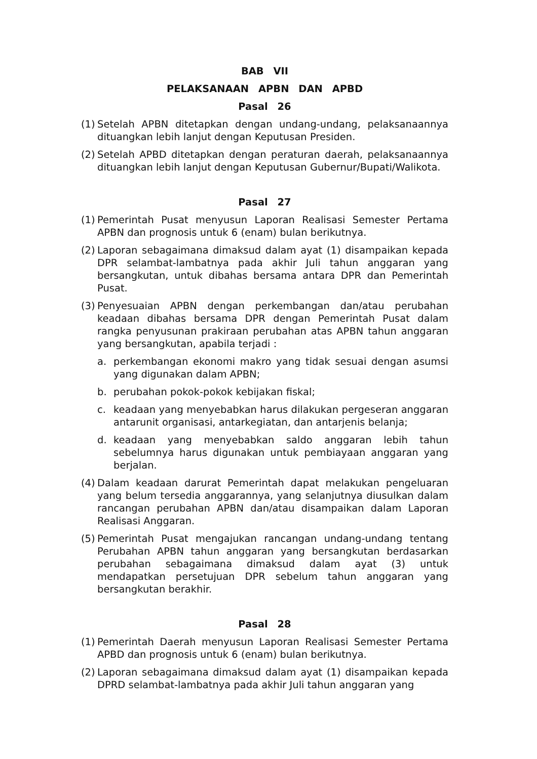BAB VII
PELAKSANAAN APBN DAN APBD
Pasal 26
(1) Setelah APBN ditetapkan dengan undang-undang, pelaksanaannya dituangkan lebih lanjut dengan Keputusan Presiden.
(2) Setelah APBD ditetapkan dengan peraturan daerah, pelaksanaannya dituangkan lebih lanjut dengan Keputusan Gubernur/Bupati/Walikota.
Pasal 27
(1) Pemerintah Pusat menyusun Laporan Realisasi Semester Pertama APBN dan prognosis untuk 6 (enam) bulan berikutnya.
(2) Laporan sebagaimana dimaksud dalam ayat (1) disampaikan kepada DPR selambat-lambatnya pada akhir Juli tahun anggaran yang bersangkutan, untuk dibahas bersama antara DPR dan Pemerintah Pusat.
(3) Penyesuaian APBN dengan perkembangan dan/atau perubahan keadaan dibahas bersama DPR dengan Pemerintah Pusat dalam rangka penyusunan prakiraan perubahan atas APBN tahun anggaran yang bersangkutan, apabila terjadi :
a. perkembangan ekonomi makro yang tidak sesuai dengan asumsi yang digunakan dalam APBN;
b. perubahan pokok-pokok kebijakan fiskal;
c. keadaan yang menyebabkan harus dilakukan pergeseran anggaran antarunit organisasi, antarkegiatan, dan antarjenis belanja;
d. keadaan yang menyebabkan saldo anggaran lebih tahun sebelumnya harus digunakan untuk pembiayaan anggaran yang berjalan.
(4) Dalam keadaan darurat Pemerintah dapat melakukan pengeluaran yang belum tersedia anggarannya, yang selanjutnya diusulkan dalam rancangan perubahan APBN dan/atau disampaikan dalam Laporan Realisasi Anggaran.
(5) Pemerintah Pusat mengajukan rancangan undang-undang tentang Perubahan APBN tahun anggaran yang bersangkutan berdasarkan perubahan sebagaimana dimaksud dalam ayat (3) untuk mendapatkan persetujuan DPR sebelum tahun anggaran yang bersangkutan berakhir.
Pasal 28
(1) Pemerintah Daerah menyusun Laporan Realisasi Semester Pertama APBD dan prognosis untuk 6 (enam) bulan berikutnya.
(2) Laporan sebagaimana dimaksud dalam ayat (1) disampaikan kepada DPRD selambat-lambatnya pada akhir Juli tahun anggaran yang